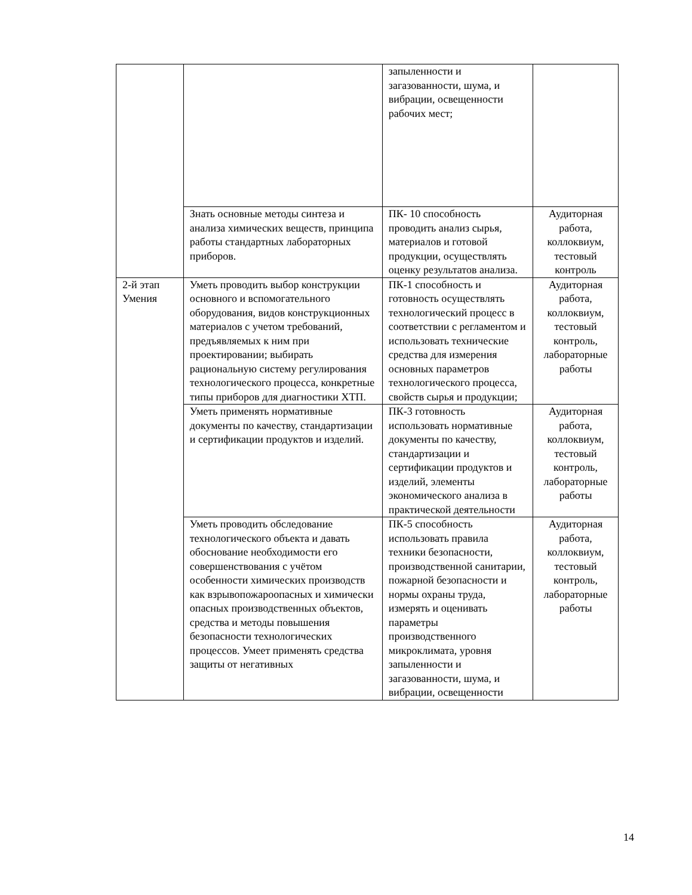| | | запыленности и загазованности, шума, и вибрации, освещенности рабочих мест; | |
| | Знать основные методы синтеза и анализа химических веществ, принципа работы стандартных лабораторных приборов. | ПК- 10 способность проводить анализ сырья, материалов и готовой продукции, осуществлять оценку результатов анализа. | Аудиторная работа, коллоквиум, тестовый контроль |
| 2-й этап Умения | Уметь проводить выбор конструкции основного и вспомогательного оборудования, видов конструкционных материалов с учетом требований, предъявляемых к ним при проектировании; выбирать рациональную систему регулирования технологического процесса, конкретные типы приборов для диагностики ХТП. | ПК-1 способность и готовность осуществлять технологический процесс в соответствии с регламентом и использовать технические средства для измерения основных параметров технологического процесса, свойств сырья и продукции; | Аудиторная работа, коллоквиум, тестовый контроль, лабораторные работы |
| | Уметь применять нормативные документы по качеству, стандартизации и сертификации продуктов и изделий. | ПК-3 готовность использовать нормативные документы по качеству, стандартизации и сертификации продуктов и изделий, элементы экономического анализа в практической деятельности | Аудиторная работа, коллоквиум, тестовый контроль, лабораторные работы |
| | Уметь проводить обследование технологического объекта и давать обоснование необходимости его совершенствования с учётом особенности химических производств как взрывопожароопасных и химически опасных производственных объектов, средства и методы повышения безопасности технологических процессов. Умеет применять средства защиты от негативных | ПК-5 способность использовать правила техники безопасности, производственной санитарии, пожарной безопасности и нормы охраны труда, измерять и оценивать параметры производственного микроклимата, уровня запыленности и загазованности, шума, и вибрации, освещенности | Аудиторная работа, коллоквиум, тестовый контроль, лабораторные работы |
14